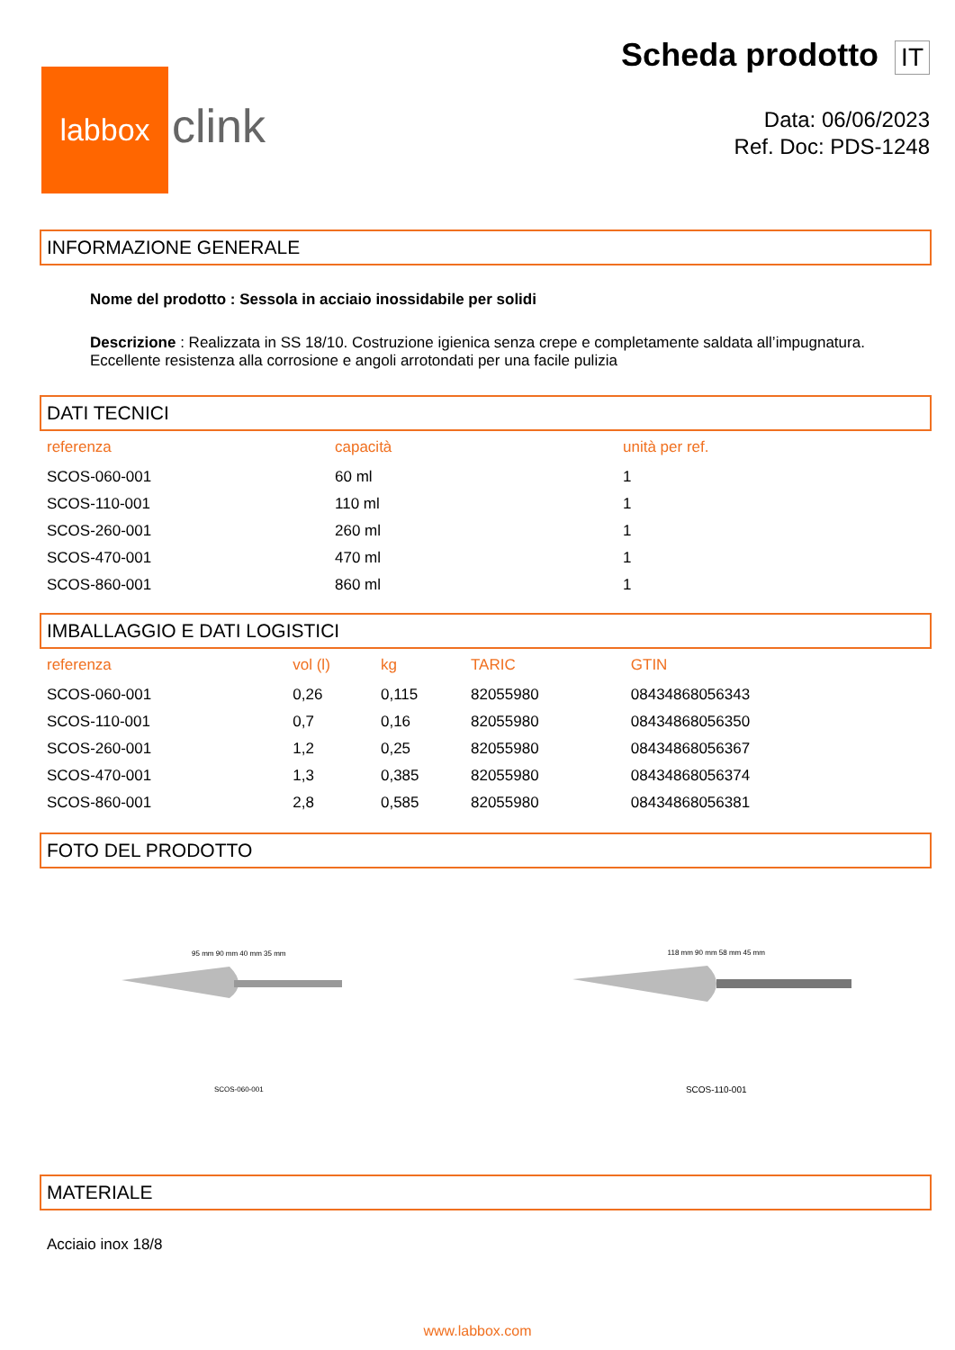labbox
clink
Scheda prodotto IT
Data: 06/06/2023
Ref. Doc: PDS-1248
INFORMAZIONE GENERALE
Nome del prodotto : Sessola in acciaio inossidabile per solidi
Descrizione : Realizzata in SS 18/10. Costruzione igienica senza crepe e completamente saldata all’impugnatura. Eccellente resistenza alla corrosione e angoli arrotondati per una facile pulizia
DATI TECNICI
| referenza | capacità | unità per ref. |
| --- | --- | --- |
| SCOS-060-001 | 60 ml | 1 |
| SCOS-110-001 | 110 ml | 1 |
| SCOS-260-001 | 260 ml | 1 |
| SCOS-470-001 | 470 ml | 1 |
| SCOS-860-001 | 860 ml | 1 |
IMBALLAGGIO E DATI LOGISTICI
| referenza | vol (l) | kg | TARIC | GTIN |
| --- | --- | --- | --- | --- |
| SCOS-060-001 | 0,26 | 0,115 | 82055980 | 08434868056343 |
| SCOS-110-001 | 0,7 | 0,16 | 82055980 | 08434868056350 |
| SCOS-260-001 | 1,2 | 0,25 | 82055980 | 08434868056367 |
| SCOS-470-001 | 1,3 | 0,385 | 82055980 | 08434868056374 |
| SCOS-860-001 | 2,8 | 0,585 | 82055980 | 08434868056381 |
FOTO DEL PRODOTTO
95 mm 90 mm 40 mm 35 mm
SCOS-060-001
118 mm 90 mm 58 mm 45 mm
SCOS-110-001
MATERIALE
Acciaio inox 18/8
www.labbox.com